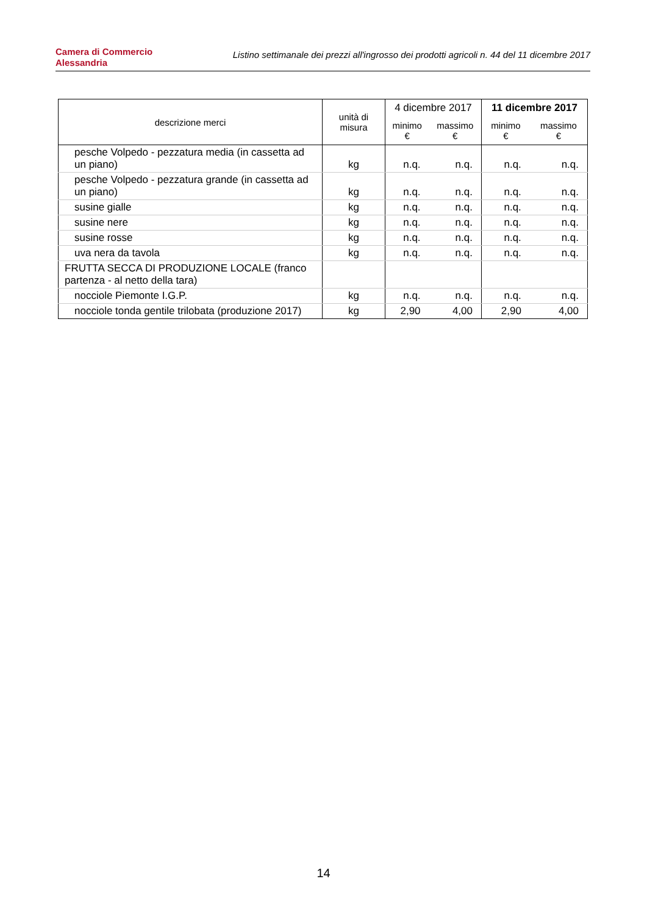Camera di Commercio
Alessandria
Listino settimanale dei prezzi all'ingrosso dei prodotti agricoli n. 44 del 11 dicembre 2017
| descrizione merci | unità di misura | 4 dicembre 2017 | | 11 dicembre 2017 | |
| --- | --- | --- | --- | --- | --- |
| | | minimo € | massimo € | minimo € | massimo € |
| pesche Volpedo - pezzatura media (in cassetta ad un piano) | kg | n.q. | n.q. | n.q. | n.q. |
| pesche Volpedo - pezzatura grande (in cassetta ad un piano) | kg | n.q. | n.q. | n.q. | n.q. |
| susine gialle | kg | n.q. | n.q. | n.q. | n.q. |
| susine nere | kg | n.q. | n.q. | n.q. | n.q. |
| susine rosse | kg | n.q. | n.q. | n.q. | n.q. |
| uva nera da tavola | kg | n.q. | n.q. | n.q. | n.q. |
| FRUTTA SECCA DI PRODUZIONE LOCALE (franco partenza - al netto della tara) | | | | | |
| nocciole Piemonte I.G.P. | kg | n.q. | n.q. | n.q. | n.q. |
| nocciole tonda gentile trilobata (produzione 2017) | kg | 2,90 | 4,00 | 2,90 | 4,00 |
14